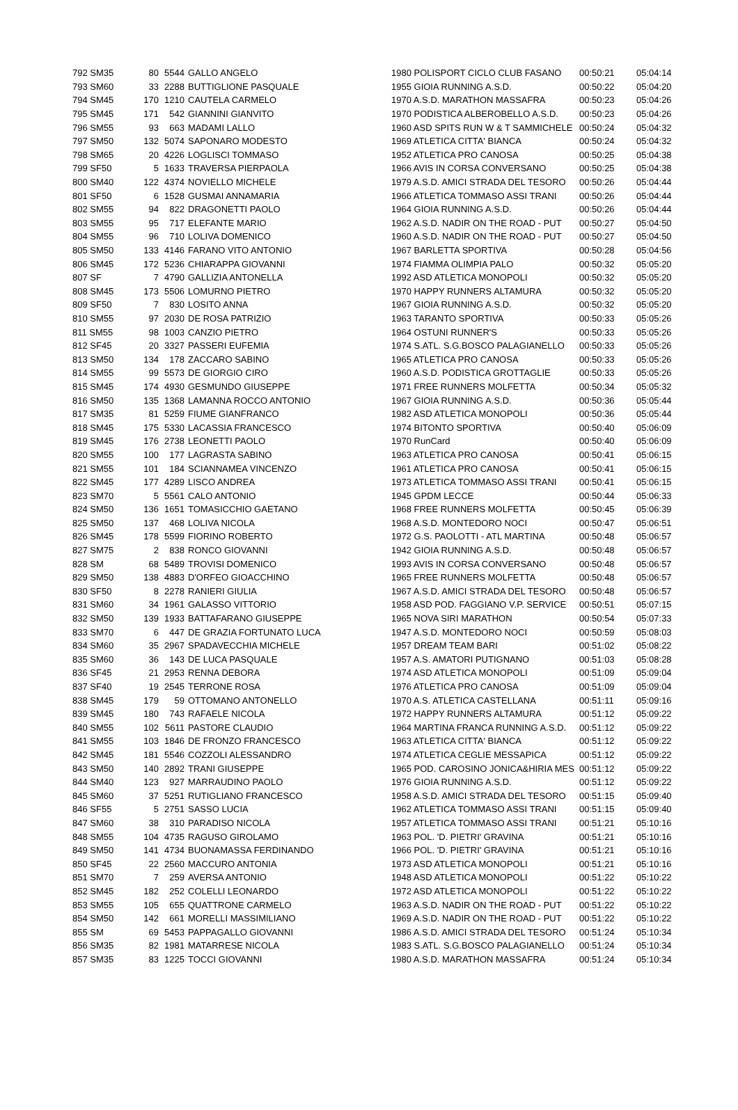| 792 SM35 | 80 | 5544 | GALLO ANGELO | 1980 POLISPORT CICLO CLUB FASANO | 00:50:21 | 05:04:14 |
| 793 SM60 | 33 | 2288 | BUTTIGLIONE PASQUALE | 1955 GIOIA RUNNING A.S.D. | 00:50:22 | 05:04:20 |
| 794 SM45 | 170 | 1210 | CAUTELA CARMELO | 1970 A.S.D. MARATHON MASSAFRA | 00:50:23 | 05:04:26 |
| 795 SM45 | 171 | 542 | GIANNINI GIANVITO | 1970 PODISTICA ALBEROBELLO A.S.D. | 00:50:23 | 05:04:26 |
| 796 SM55 | 93 | 663 | MADAMI LALLO | 1960 ASD SPITS RUN W & T SAMMICHELE | 00:50:24 | 05:04:32 |
| 797 SM50 | 132 | 5074 | SAPONARO MODESTO | 1969 ATLETICA CITTA' BIANCA | 00:50:24 | 05:04:32 |
| 798 SM65 | 20 | 4226 | LOGLISCI TOMMASO | 1952 ATLETICA PRO CANOSA | 00:50:25 | 05:04:38 |
| 799 SF50 | 5 | 1633 | TRAVERSA PIERPAOLA | 1966 AVIS IN CORSA CONVERSANO | 00:50:25 | 05:04:38 |
| 800 SM40 | 122 | 4374 | NOVIELLO MICHELE | 1979 A.S.D. AMICI STRADA DEL TESORO | 00:50:26 | 05:04:44 |
| 801 SF50 | 6 | 1528 | GUSMAI ANNAMARIA | 1966 ATLETICA TOMMASO ASSI TRANI | 00:50:26 | 05:04:44 |
| 802 SM55 | 94 | 822 | DRAGONETTI PAOLO | 1964 GIOIA RUNNING A.S.D. | 00:50:26 | 05:04:44 |
| 803 SM55 | 95 | 717 | ELEFANTE MARIO | 1962 A.S.D. NADIR ON THE ROAD - PUT | 00:50:27 | 05:04:50 |
| 804 SM55 | 96 | 710 | LOLIVA DOMENICO | 1960 A.S.D. NADIR ON THE ROAD - PUT | 00:50:27 | 05:04:50 |
| 805 SM50 | 133 | 4146 | FARANO VITO ANTONIO | 1967 BARLETTA SPORTIVA | 00:50:28 | 05:04:56 |
| 806 SM45 | 172 | 5236 | CHIARAPPA GIOVANNI | 1974 FIAMMA OLIMPIA PALO | 00:50:32 | 05:05:20 |
| 807 SF | 7 | 4790 | GALLIZIA ANTONELLA | 1992 ASD ATLETICA MONOPOLI | 00:50:32 | 05:05:20 |
| 808 SM45 | 173 | 5506 | LOMURNO PIETRO | 1970 HAPPY RUNNERS ALTAMURA | 00:50:32 | 05:05:20 |
| 809 SF50 | 7 | 830 | LOSITO ANNA | 1967 GIOIA RUNNING A.S.D. | 00:50:32 | 05:05:20 |
| 810 SM55 | 97 | 2030 | DE ROSA PATRIZIO | 1963 TARANTO SPORTIVA | 00:50:33 | 05:05:26 |
| 811 SM55 | 98 | 1003 | CANZIO PIETRO | 1964 OSTUNI RUNNER'S | 00:50:33 | 05:05:26 |
| 812 SF45 | 20 | 3327 | PASSERI EUFEMIA | 1974 S.ATL. S.G.BOSCO PALAGIANELLO | 00:50:33 | 05:05:26 |
| 813 SM50 | 134 | 178 | ZACCARO SABINO | 1965 ATLETICA PRO CANOSA | 00:50:33 | 05:05:26 |
| 814 SM55 | 99 | 5573 | DE GIORGIO CIRO | 1960 A.S.D. PODISTICA GROTTAGLIE | 00:50:33 | 05:05:26 |
| 815 SM45 | 174 | 4930 | GESMUNDO GIUSEPPE | 1971 FREE RUNNERS MOLFETTA | 00:50:34 | 05:05:32 |
| 816 SM50 | 135 | 1368 | LAMANNA ROCCO ANTONIO | 1967 GIOIA RUNNING A.S.D. | 00:50:36 | 05:05:44 |
| 817 SM35 | 81 | 5259 | FIUME GIANFRANCO | 1982 ASD ATLETICA MONOPOLI | 00:50:36 | 05:05:44 |
| 818 SM45 | 175 | 5330 | LACASSIA FRANCESCO | 1974 BITONTO SPORTIVA | 00:50:40 | 05:06:09 |
| 819 SM45 | 176 | 2738 | LEONETTI PAOLO | 1970 RunCard | 00:50:40 | 05:06:09 |
| 820 SM55 | 100 | 177 | LAGRASTA SABINO | 1963 ATLETICA PRO CANOSA | 00:50:41 | 05:06:15 |
| 821 SM55 | 101 | 184 | SCIANNAMEA VINCENZO | 1961 ATLETICA PRO CANOSA | 00:50:41 | 05:06:15 |
| 822 SM45 | 177 | 4289 | LISCO ANDREA | 1973 ATLETICA TOMMASO ASSI TRANI | 00:50:41 | 05:06:15 |
| 823 SM70 | 5 | 5561 | CALO ANTONIO | 1945 GPDM LECCE | 00:50:44 | 05:06:33 |
| 824 SM50 | 136 | 1651 | TOMASICCHIO GAETANO | 1968 FREE RUNNERS MOLFETTA | 00:50:45 | 05:06:39 |
| 825 SM50 | 137 | 468 | LOLIVA NICOLA | 1968 A.S.D. MONTEDORO NOCI | 00:50:47 | 05:06:51 |
| 826 SM45 | 178 | 5599 | FIORINO ROBERTO | 1972 G.S. PAOLOTTI - ATL MARTINA | 00:50:48 | 05:06:57 |
| 827 SM75 | 2 | 838 | RONCO GIOVANNI | 1942 GIOIA RUNNING A.S.D. | 00:50:48 | 05:06:57 |
| 828 SM | 68 | 5489 | TROVISI DOMENICO | 1993 AVIS IN CORSA CONVERSANO | 00:50:48 | 05:06:57 |
| 829 SM50 | 138 | 4883 | D'ORFEO GIOACCHINO | 1965 FREE RUNNERS MOLFETTA | 00:50:48 | 05:06:57 |
| 830 SF50 | 8 | 2278 | RANIERI GIULIA | 1967 A.S.D. AMICI STRADA DEL TESORO | 00:50:48 | 05:06:57 |
| 831 SM60 | 34 | 1961 | GALASSO VITTORIO | 1958 ASD POD. FAGGIANO V.P. SERVICE | 00:50:51 | 05:07:15 |
| 832 SM50 | 139 | 1933 | BATTAFARANO GIUSEPPE | 1965 NOVA SIRI MARATHON | 00:50:54 | 05:07:33 |
| 833 SM70 | 6 | 447 | DE GRAZIA FORTUNATO LUCA | 1947 A.S.D. MONTEDORO NOCI | 00:50:59 | 05:08:03 |
| 834 SM60 | 35 | 2967 | SPADAVECCHIA MICHELE | 1957 DREAM TEAM BARI | 00:51:02 | 05:08:22 |
| 835 SM60 | 36 | 143 | DE LUCA PASQUALE | 1957 A.S. AMATORI PUTIGNANO | 00:51:03 | 05:08:28 |
| 836 SF45 | 21 | 2953 | RENNA DEBORA | 1974 ASD ATLETICA MONOPOLI | 00:51:09 | 05:09:04 |
| 837 SF40 | 19 | 2545 | TERRONE ROSA | 1976 ATLETICA PRO CANOSA | 00:51:09 | 05:09:04 |
| 838 SM45 | 179 | 59 | OTTOMANO ANTONELLO | 1970 A.S. ATLETICA CASTELLANA | 00:51:11 | 05:09:16 |
| 839 SM45 | 180 | 743 | RAFAELE NICOLA | 1972 HAPPY RUNNERS ALTAMURA | 00:51:12 | 05:09:22 |
| 840 SM55 | 102 | 5611 | PASTORE CLAUDIO | 1964 MARTINA FRANCA RUNNING A.S.D. | 00:51:12 | 05:09:22 |
| 841 SM55 | 103 | 1846 | DE FRONZO FRANCESCO | 1963 ATLETICA CITTA' BIANCA | 00:51:12 | 05:09:22 |
| 842 SM45 | 181 | 5546 | COZZOLI ALESSANDRO | 1974 ATLETICA CEGLIE MESSAPICA | 00:51:12 | 05:09:22 |
| 843 SM50 | 140 | 2892 | TRANI GIUSEPPE | 1965 POD. CAROSINO JONICA&HIRIA MES | 00:51:12 | 05:09:22 |
| 844 SM40 | 123 | 927 | MARRAUDINO PAOLO | 1976 GIOIA RUNNING A.S.D. | 00:51:12 | 05:09:22 |
| 845 SM60 | 37 | 5251 | RUTIGLIANO FRANCESCO | 1958 A.S.D. AMICI STRADA DEL TESORO | 00:51:15 | 05:09:40 |
| 846 SF55 | 5 | 2751 | SASSO LUCIA | 1962 ATLETICA TOMMASO ASSI TRANI | 00:51:15 | 05:09:40 |
| 847 SM60 | 38 | 310 | PARADISO NICOLA | 1957 ATLETICA TOMMASO ASSI TRANI | 00:51:21 | 05:10:16 |
| 848 SM55 | 104 | 4735 | RAGUSO GIROLAMO | 1963 POL. 'D. PIETRI' GRAVINA | 00:51:21 | 05:10:16 |
| 849 SM50 | 141 | 4734 | BUONAMASSA FERDINANDO | 1966 POL. 'D. PIETRI' GRAVINA | 00:51:21 | 05:10:16 |
| 850 SF45 | 22 | 2560 | MACCURO ANTONIA | 1973 ASD ATLETICA MONOPOLI | 00:51:21 | 05:10:16 |
| 851 SM70 | 7 | 259 | AVERSA ANTONIO | 1948 ASD ATLETICA MONOPOLI | 00:51:22 | 05:10:22 |
| 852 SM45 | 182 | 252 | COLELLI LEONARDO | 1972 ASD ATLETICA MONOPOLI | 00:51:22 | 05:10:22 |
| 853 SM55 | 105 | 655 | QUATTRONE CARMELO | 1963 A.S.D. NADIR ON THE ROAD - PUT | 00:51:22 | 05:10:22 |
| 854 SM50 | 142 | 661 | MORELLI MASSIMILIANO | 1969 A.S.D. NADIR ON THE ROAD - PUT | 00:51:22 | 05:10:22 |
| 855 SM | 69 | 5453 | PAPPAGALLO GIOVANNI | 1986 A.S.D. AMICI STRADA DEL TESORO | 00:51:24 | 05:10:34 |
| 856 SM35 | 82 | 1981 | MATARRESE NICOLA | 1983 S.ATL. S.G.BOSCO PALAGIANELLO | 00:51:24 | 05:10:34 |
| 857 SM35 | 83 | 1225 | TOCCI GIOVANNI | 1980 A.S.D. MARATHON MASSAFRA | 00:51:24 | 05:10:34 |